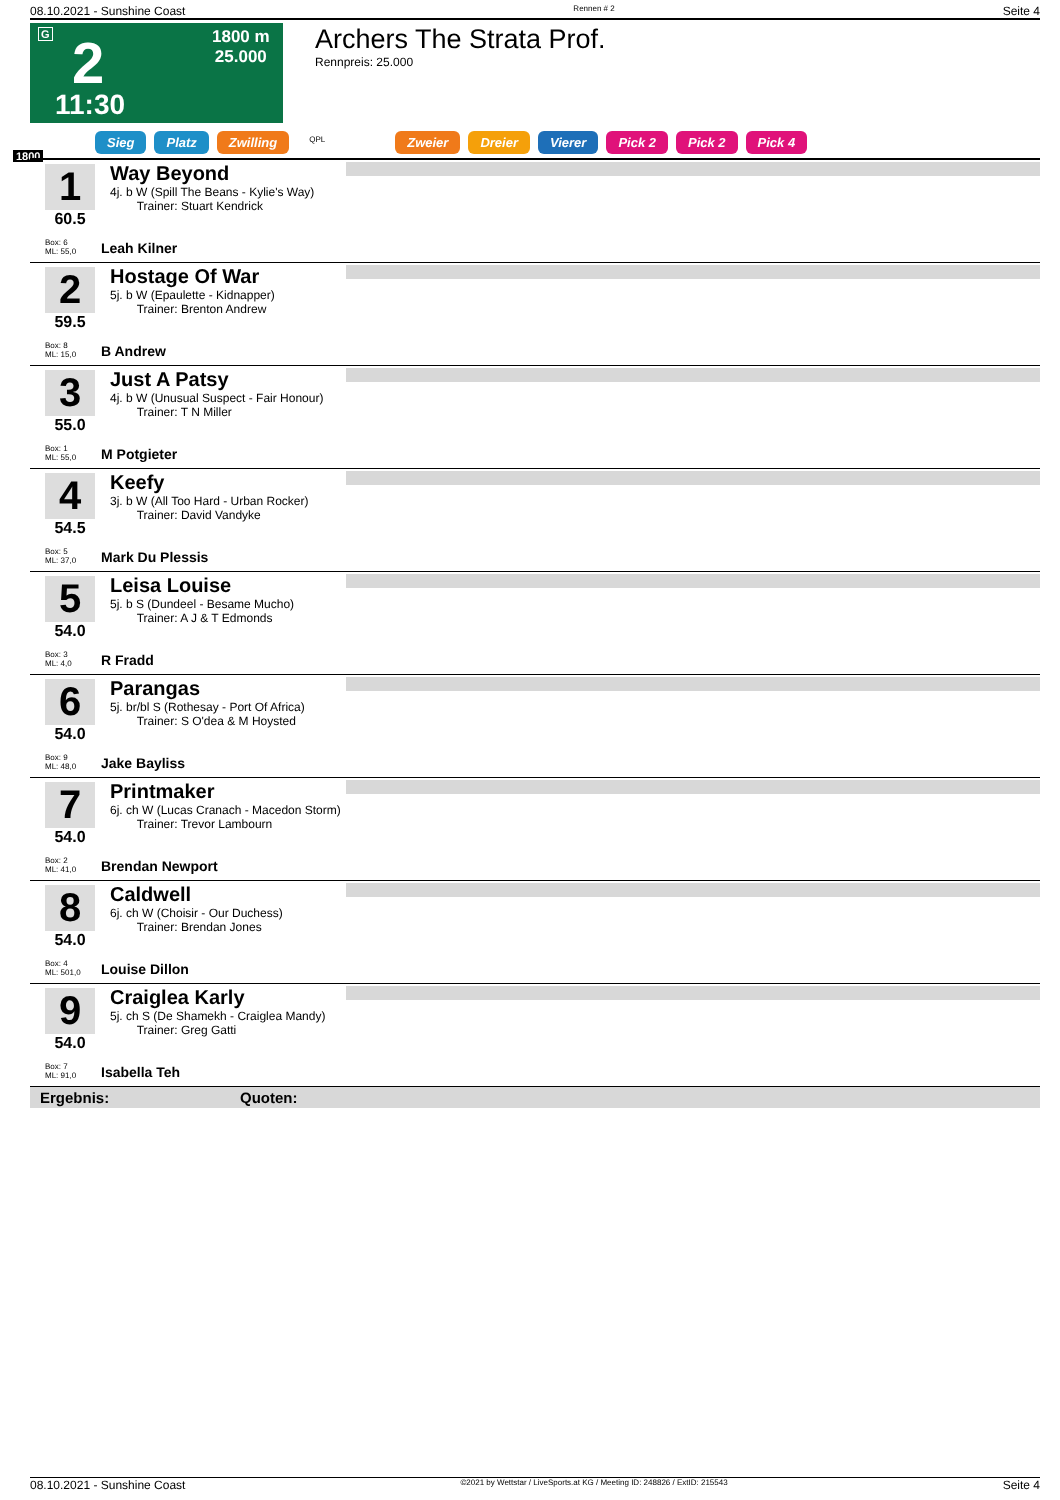08.10.2021 - Sunshine Coast Rennen # 2 Seite 4
G 2
11:30
1800 m
25.000
Archers The Strata Prof.
Rennpreis: 25.000
Sieg Platz Zwilling QPL Zweier Dreier Vierer Pick 2 Pick 2 Pick 4
1800
1
60.5
Way Beyond
4j. b W (Spill The Beans - Kylie's Way)
Trainer: Stuart Kendrick
Box: 6
ML: 55,0
Leah Kilner
2
59.5
Hostage Of War
5j. b W (Epaulette - Kidnapper)
Trainer: Brenton Andrew
Box: 8
ML: 15,0
B Andrew
3
55.0
Just A Patsy
4j. b W (Unusual Suspect - Fair Honour)
Trainer: T N Miller
Box: 1
ML: 55,0
M Potgieter
4
54.5
Keefy
3j. b W (All Too Hard - Urban Rocker)
Trainer: David Vandyke
Box: 5
ML: 37,0
Mark Du Plessis
5
54.0
Leisa Louise
5j. b S (Dundeel - Besame Mucho)
Trainer: A J & T Edmonds
Box: 3
ML: 4,0
R Fradd
6
54.0
Parangas
5j. br/bl S (Rothesay - Port Of Africa)
Trainer: S O'dea & M Hoysted
Box: 9
ML: 48,0
Jake Bayliss
7
54.0
Printmaker
6j. ch W (Lucas Cranach - Macedon Storm)
Trainer: Trevor Lambourn
Box: 2
ML: 41,0
Brendan Newport
8
54.0
Caldwell
6j. ch W (Choisir - Our Duchess)
Trainer: Brendan Jones
Box: 4
ML: 501,0
Louise Dillon
9
54.0
Craiglea Karly
5j. ch S (De Shamekh - Craiglea Mandy)
Trainer: Greg Gatti
Box: 7
ML: 91,0
Isabella Teh
Ergebnis: Quoten:
08.10.2021 - Sunshine Coast ©2021 by Wettstar / LiveSports.at KG / Meeting ID: 248826 / ExtID: 215543 Seite 4